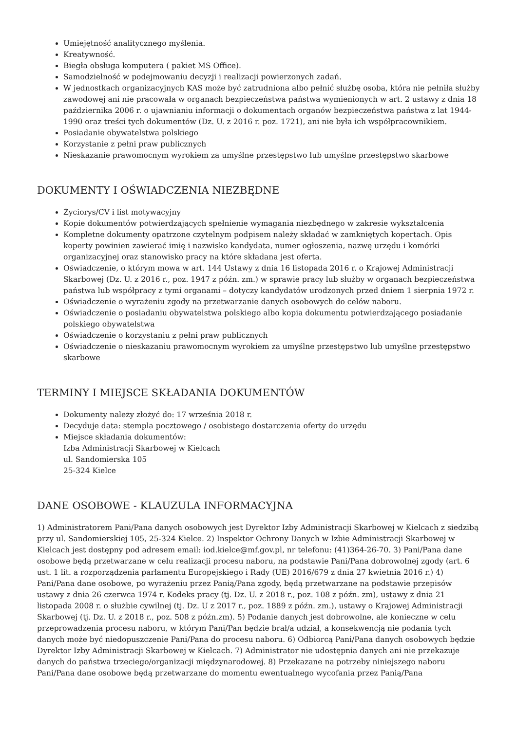Umiejętność analitycznego myślenia.
Kreatywność.
Biegła obsługa komputera ( pakiet MS Office).
Samodzielność w podejmowaniu decyzji i realizacji powierzonych zadań.
W jednostkach organizacyjnych KAS może być zatrudniona albo pełnić służbę osoba, która nie pełniła służby zawodowej ani nie pracowała w organach bezpieczeństwa państwa wymienionych w art. 2 ustawy z dnia 18 października 2006 r. o ujawnianiu informacji o dokumentach organów bezpieczeństwa państwa z lat 1944-1990 oraz treści tych dokumentów (Dz. U. z 2016 r. poz. 1721), ani nie była ich współpracownikiem.
Posiadanie obywatelstwa polskiego
Korzystanie z pełni praw publicznych
Nieskazanie prawomocnym wyrokiem za umyślne przestępstwo lub umyślne przestępstwo skarbowe
DOKUMENTY I OŚWIADCZENIA NIEZBĘDNE
Życiorys/CV i list motywacyjny
Kopie dokumentów potwierdzających spełnienie wymagania niezbędnego w zakresie wykształcenia
Kompletne dokumenty opatrzone czytelnym podpisem należy składać w zamkniętych kopertach. Opis koperty powinien zawierać imię i nazwisko kandydata, numer ogłoszenia, nazwę urzędu i komórki organizacyjnej oraz stanowisko pracy na które składana jest oferta.
Oświadczenie, o którym mowa w art. 144 Ustawy z dnia 16 listopada 2016 r. o Krajowej Administracji Skarbowej (Dz. U. z 2016 r., poz. 1947 z późn. zm.) w sprawie pracy lub służby w organach bezpieczeństwa państwa lub współpracy z tymi organami – dotyczy kandydatów urodzonych przed dniem 1 sierpnia 1972 r.
Oświadczenie o wyrażeniu zgody na przetwarzanie danych osobowych do celów naboru.
Oświadczenie o posiadaniu obywatelstwa polskiego albo kopia dokumentu potwierdzającego posiadanie polskiego obywatelstwa
Oświadczenie o korzystaniu z pełni praw publicznych
Oświadczenie o nieskazaniu prawomocnym wyrokiem za umyślne przestępstwo lub umyślne przestępstwo skarbowe
TERMINY I MIEJSCE SKŁADANIA DOKUMENTÓW
Dokumenty należy złożyć do: 17 września 2018 r.
Decyduje data: stempla pocztowego / osobistego dostarczenia oferty do urzędu
Miejsce składania dokumentów:
Izba Administracji Skarbowej w Kielcach
ul. Sandomierska 105
25-324 Kielce
DANE OSOBOWE - KLAUZULA INFORMACYJNA
1) Administratorem Pani/Pana danych osobowych jest Dyrektor Izby Administracji Skarbowej w Kielcach z siedzibą przy ul. Sandomierskiej 105, 25-324 Kielce. 2) Inspektor Ochrony Danych w Izbie Administracji Skarbowej w Kielcach jest dostępny pod adresem email: iod.kielce@mf.gov.pl, nr telefonu: (41)364-26-70. 3) Pani/Pana dane osobowe będą przetwarzane w celu realizacji procesu naboru, na podstawie Pani/Pana dobrowolnej zgody (art. 6 ust. 1 lit. a rozporządzenia parlamentu Europejskiego i Rady (UE) 2016/679 z dnia 27 kwietnia 2016 r.) 4) Pani/Pana dane osobowe, po wyrażeniu przez Panią/Pana zgody, będą przetwarzane na podstawie przepisów ustawy z dnia 26 czerwca 1974 r. Kodeks pracy (tj. Dz. U. z 2018 r., poz. 108 z późn. zm), ustawy z dnia 21 listopada 2008 r. o służbie cywilnej (tj. Dz. U z 2017 r., poz. 1889 z późn. zm.), ustawy o Krajowej Administracji Skarbowej (tj. Dz. U. z 2018 r., poz. 508 z późn.zm). 5) Podanie danych jest dobrowolne, ale konieczne w celu przeprowadzenia procesu naboru, w którym Pani/Pan będzie brał/a udział, a konsekwencją nie podania tych danych może być niedopuszczenie Pani/Pana do procesu naboru. 6) Odbiorcą Pani/Pana danych osobowych będzie Dyrektor Izby Administracji Skarbowej w Kielcach. 7) Administrator nie udostępnia danych ani nie przekazuje danych do państwa trzeciego/organizacji międzynarodowej. 8) Przekazane na potrzeby niniejszego naboru Pani/Pana dane osobowe będą przetwarzane do momentu ewentualnego wycofania przez Panią/Pana